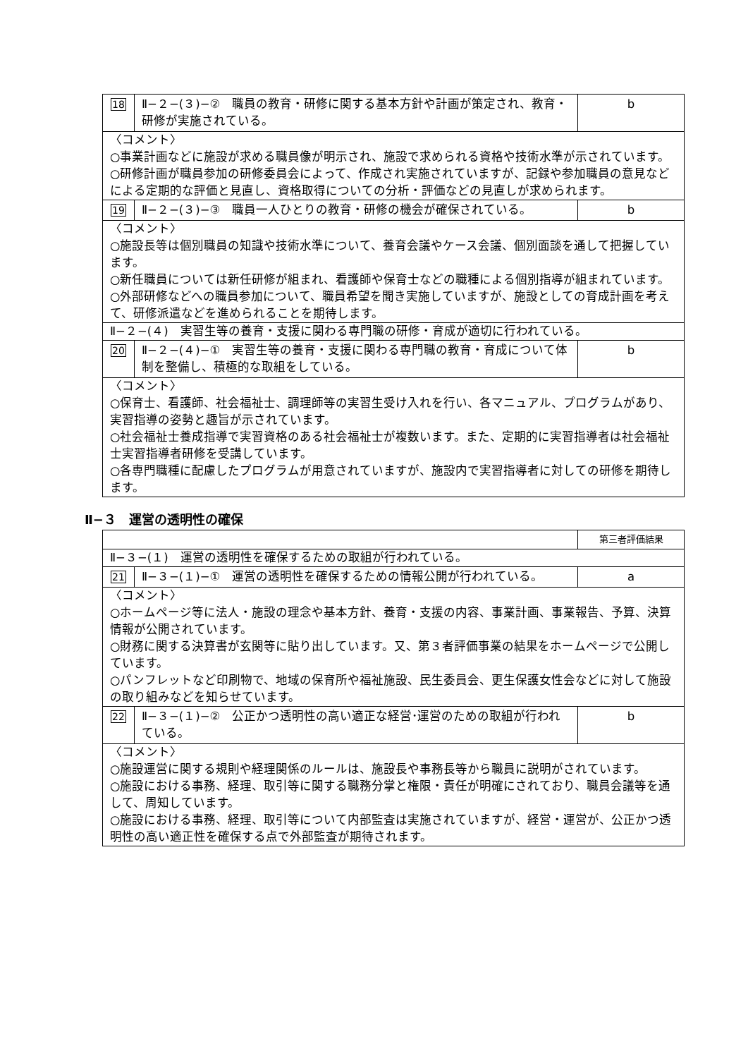| 18 | Ⅱ−２−(３)−② 職員の教育・研修に関する基本方針や計画が策定され、教育・研修が実施されている。 | b |
| 〈コメント〉 ○事業計画などに施設が求める職員像が明示され、施設で求められる資格や技術水準が示されています。 ○研修計画が職員参加の研修委員会によって、作成され実施されていますが、記録や参加職員の意見などによる定期的な評価と見直し、資格取得についての分析・評価などの見直しが求められます。 | | |
| 19 | Ⅱ−２−(３)−③ 職員一人ひとりの教育・研修の機会が確保されている。 | b |
| 〈コメント〉 ○施設長等は個別職員の知識や技術水準について、養育会議やケース会議、個別面談を通して把握しています。 ○新任職員については新任研修が組まれ、看護師や保育士などの職種による個別指導が組まれています。 ○外部研修などへの職員参加について、職員希望を聞き実施していますが、施設としての育成計画を考えて、研修派遣などを進められることを期待します。 | | |
| Ⅱ−２−(４) 実習生等の養育・支援に関わる専門職の研修・育成が適切に行われている。 | | |
| 20 | Ⅱ−２−(４)−① 実習生等の養育・支援に関わる専門職の教育・育成について体制を整備し、積極的な取組をしている。 | b |
| 〈コメント〉 ○保育士、看護師、社会福祉士、調理師等の実習生受け入れを行い、各マニュアル、プログラムがあり、実習指導の姿勢と趣旨が示されています。 ○社会福祉士養成指導で実習資格のある社会福祉士が複数います。また、定期的に実習指導者は社会福祉士実習指導者研修を受講しています。 ○各専門職種に配慮したプログラムが用意されていますが、施設内で実習指導者に対しての研修を期待します。 | | |
Ⅱ−３　運営の透明性の確保
| | | 第三者評価結果 |
| Ⅱ−３−(１) 運営の透明性を確保するための取組が行われている。 | | |
| 21 | Ⅱ−３−(１)−① 運営の透明性を確保するための情報公開が行われている。 | a |
| 〈コメント〉 ○ホームページ等に法人・施設の理念や基本方針、養育・支援の内容、事業計画、事業報告、予算、決算情報が公開されています。 ○財務に関する決算書が玄関等に貼り出しています。又、第３者評価事業の結果をホームページで公開しています。 ○パンフレットなど印刷物で、地域の保育所や福祉施設、民生委員会、更生保護女性会などに対して施設の取り組みなどを知らせています。 | | |
| 22 | Ⅱ−３−(１)−② 公正かつ透明性の高い適正な経営･運営のための取組が行われている。 | b |
| 〈コメント〉 ○施設運営に関する規則や経理関係のルールは、施設長や事務長等から職員に説明がされています。 ○施設における事務、経理、取引等に関する職務分掌と権限・責任が明確にされており、職員会議等を通して、周知しています。 ○施設における事務、経理、取引等について内部監査は実施されていますが、経営・運営が、公正かつ透明性の高い適正性を確保する点で外部監査が期待されます。 | | |